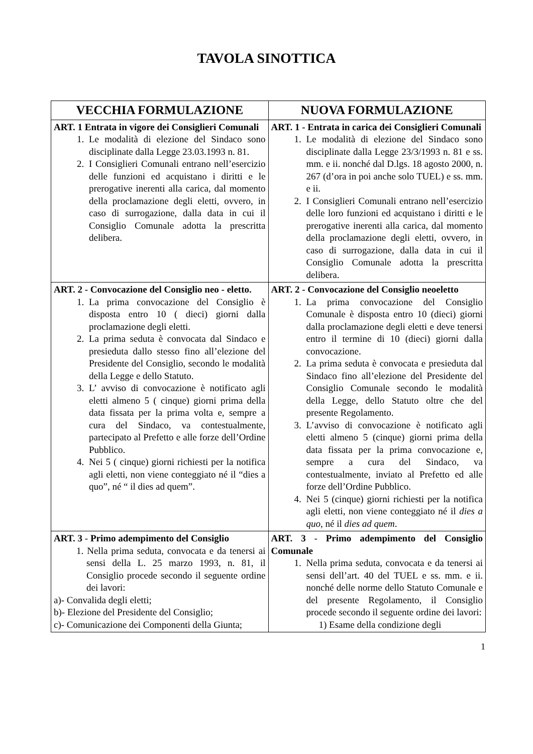TAVOLA SINOTTICA
| VECCHIA FORMULAZIONE | NUOVA FORMULAZIONE |
| --- | --- |
| ART. 1 Entrata in vigore dei Consiglieri Comunali 1. Le modalità di elezione del Sindaco sono disciplinate dalla Legge 23.03.1993 n. 81. 2. I Consiglieri Comunali entrano nell’esercizio delle funzioni ed acquistano i diritti e le prerogative inerenti alla carica, dal momento della proclamazione degli eletti, ovvero, in caso di surrogazione, dalla data in cui il Consiglio Comunale adotta la prescritta delibera. | ART. 1 - Entrata in carica dei Consiglieri Comunali 1. Le modalità di elezione del Sindaco sono disciplinate dalla Legge 23/3/1993 n. 81 e ss. mm. e ii. nonché dal D.lgs. 18 agosto 2000, n. 267 (d’ora in poi anche solo TUEL) e ss. mm. e ii. 2. I Consiglieri Comunali entrano nell’esercizio delle loro funzioni ed acquistano i diritti e le prerogative inerenti alla carica, dal momento della proclamazione degli eletti, ovvero, in caso di surrogazione, dalla data in cui il Consiglio Comunale adotta la prescritta delibera. |
| ART. 2 - Convocazione del Consiglio neo - eletto. 1. La prima convocazione del Consiglio è disposta entro 10 ( dieci) giorni dalla proclamazione degli eletti. 2. La prima seduta è convocata dal Sindaco e presieduta dallo stesso fino all’elezione del Presidente del Consiglio, secondo le modalità della Legge e dello Statuto. 3. L’ avviso di convocazione è notificato agli eletti almeno 5 ( cinque) giorni prima della data fissata per la prima volta e, sempre a cura del Sindaco, va contestualmente, partecipato al Prefetto e alle forze dell’Ordine Pubblico. 4. Nei 5 ( cinque) giorni richiesti per la notifica agli eletti, non viene conteggiato né il “dies a quo”, né “ il dies ad quem”. | ART. 2 - Convocazione del Consiglio neoeletto 1. La prima convocazione del Consiglio Comunale è disposta entro 10 (dieci) giorni dalla proclamazione degli eletti e deve tenersi entro il termine di 10 (dieci) giorni dalla convocazione. 2. La prima seduta è convocata e presieduta dal Sindaco fino all’elezione del Presidente del Consiglio Comunale secondo le modalità della Legge, dello Statuto oltre che del presente Regolamento. 3. L’avviso di convocazione è notificato agli eletti almeno 5 (cinque) giorni prima della data fissata per la prima convocazione e, sempre a cura del Sindaco, va contestualmente, inviato al Prefetto ed alle forze dell’Ordine Pubblico. 4. Nei 5 (cinque) giorni richiesti per la notifica agli eletti, non viene conteggiato né il dies a quo , né il dies ad quem . |
| ART. 3 - Primo adempimento del Consiglio 1. Nella prima seduta, convocata e da tenersi ai sensi della L. 25 marzo 1993, n. 81, il Consiglio procede secondo il seguente ordine dei lavori: a)- Convalida degli eletti; b)- Elezione del Presidente del Consiglio; c)- Comunicazione dei Componenti della Giunta; | ART. 3 - Primo adempimento del Consiglio Comunale 1. Nella prima seduta, convocata e da tenersi ai sensi dell’art. 40 del TUEL e ss. mm. e ii. nonché delle norme dello Statuto Comunale e del presente Regolamento, il Consiglio procede secondo il seguente ordine dei lavori: 1) Esame della condizione degli |
1